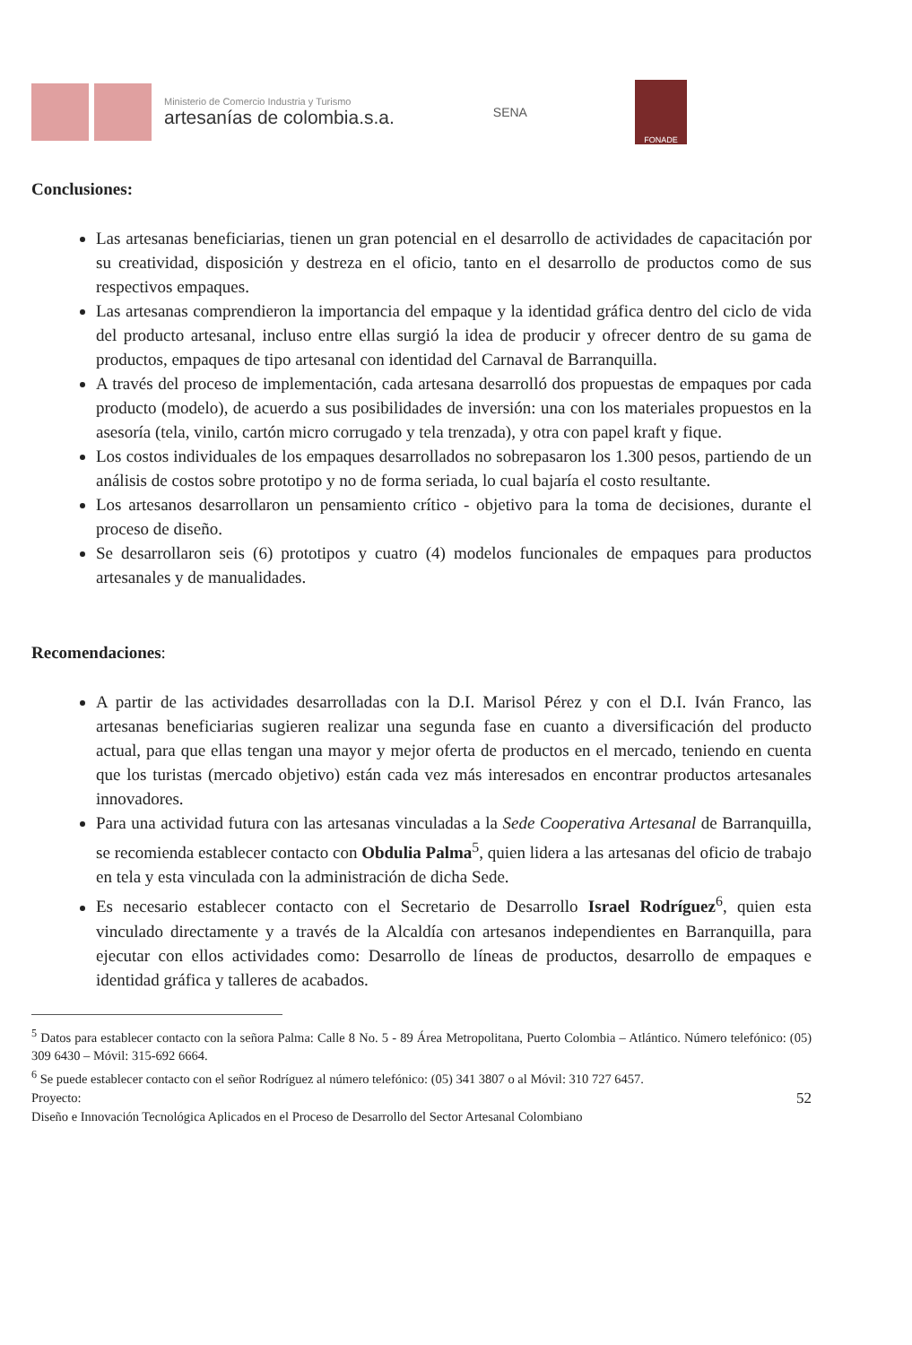Ministerio de Comercio Industria y Turismo
artesanías de colombia.s.a.
SENA
FONADE
Conclusiones:
Las artesanas beneficiarias, tienen un gran potencial en el desarrollo de actividades de capacitación por su creatividad, disposición y destreza en el oficio, tanto en el desarrollo de productos como de sus respectivos empaques.
Las artesanas comprendieron la importancia del empaque y la identidad gráfica dentro del ciclo de vida del producto artesanal, incluso entre ellas surgió la idea de producir y ofrecer dentro de su gama de productos, empaques de tipo artesanal con identidad del Carnaval de Barranquilla.
A través del proceso de implementación, cada artesana desarrolló dos propuestas de empaques por cada producto (modelo), de acuerdo a sus posibilidades de inversión: una con los materiales propuestos en la asesoría (tela, vinilo, cartón micro corrugado y tela trenzada), y otra con papel kraft y fique.
Los costos individuales de los empaques desarrollados no sobrepasaron los 1.300 pesos, partiendo de un análisis de costos sobre prototipo y no de forma seriada, lo cual bajaría el costo resultante.
Los artesanos desarrollaron un pensamiento crítico - objetivo para la toma de decisiones, durante el proceso de diseño.
Se desarrollaron seis (6) prototipos y cuatro (4) modelos funcionales de empaques para productos artesanales y de manualidades.
Recomendaciones:
A partir de las actividades desarrolladas con la D.I. Marisol Pérez y con el D.I. Iván Franco, las artesanas beneficiarias sugieren realizar una segunda fase en cuanto a diversificación del producto actual, para que ellas tengan una mayor y mejor oferta de productos en el mercado, teniendo en cuenta que los turistas (mercado objetivo) están cada vez más interesados en encontrar productos artesanales innovadores.
Para una actividad futura con las artesanas vinculadas a la Sede Cooperativa Artesanal de Barranquilla, se recomienda establecer contacto con Obdulia Palma<sup>5</sup>, quien lidera a las artesanas del oficio de trabajo en tela y esta vinculada con la administración de dicha Sede.
Es necesario establecer contacto con el Secretario de Desarrollo Israel Rodríguez<sup>6</sup>, quien esta vinculado directamente y a través de la Alcaldía con artesanos independientes en Barranquilla, para ejecutar con ellos actividades como: Desarrollo de líneas de productos, desarrollo de empaques e identidad gráfica y talleres de acabados.
<sup>5</sup> Datos para establecer contacto con la señora Palma: Calle 8 No. 5 - 89 Área Metropolitana, Puerto Colombia – Atlántico. Número telefónico: (05) 309 6430 – Móvil: 315-692 6664.
<sup>6</sup> Se puede establecer contacto con el señor Rodríguez al número telefónico: (05) 341 3807 o al Móvil: 310 727 6457.
Proyecto: 52
Diseño e Innovación Tecnológica Aplicados en el Proceso de Desarrollo del Sector Artesanal Colombiano